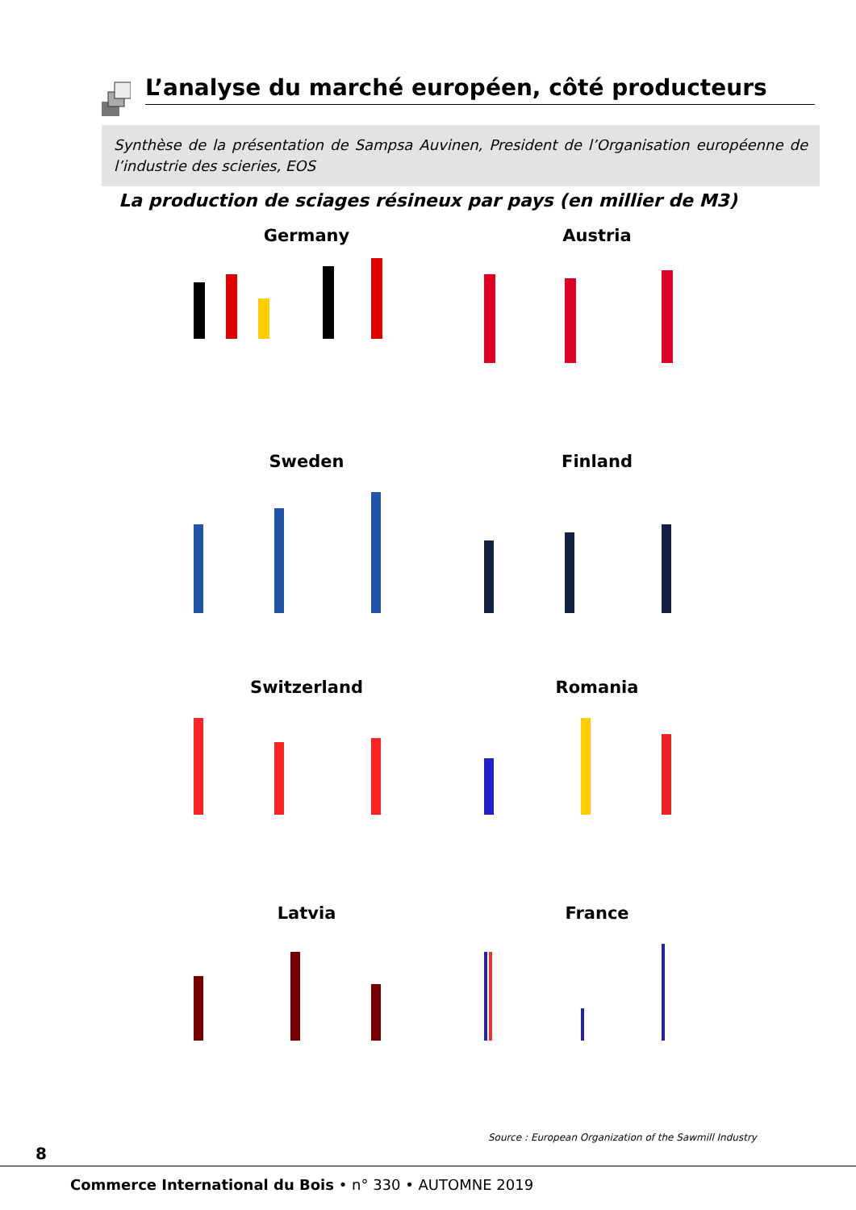L’analyse du marché européen, côté producteurs
Synthèse de la présentation de Sampsa Auvinen, President de l’Organisation européenne de l’industrie des scieries, EOS
La production de sciages résineux par pays (en millier de M3)
Germany
Austria
Sweden
Finland
Switzerland
Romania
Latvia
France
Source : European Organization of the Sawmill Industry
8
Commerce International du Bois • n° 330 • AUTOMNE 2019